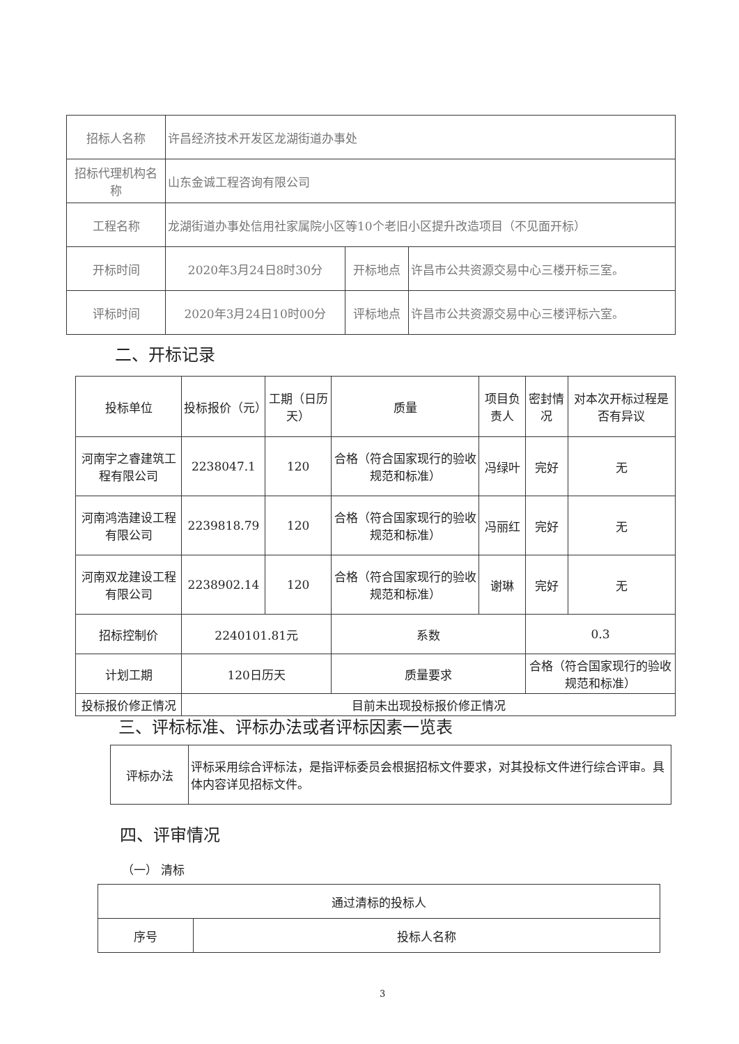| 招标人名称 | 许昌经济技术开发区龙湖街道办事处 | | |
| 招标代理机构名称 | 山东金诚工程咨询有限公司 | | |
| 工程名称 | 龙湖街道办事处信用社家属院小区等10个老旧小区提升改造项目（不见面开标） | | |
| 开标时间 | 2020年3月24日8时30分 | 开标地点 | 许昌市公共资源交易中心三楼开标三室。 |
| 评标时间 | 2020年3月24日10时00分 | 评标地点 | 许昌市公共资源交易中心三楼评标六室。 |
二、开标记录
| 投标单位 | 投标报价（元） | 工期（日历天） | 质量 | 项目负责人 | 密封情况 | 对本次开标过程是否有异议 |
| --- | --- | --- | --- | --- | --- | --- |
| 河南宇之睿建筑工程有限公司 | 2238047.1 | 120 | 合格（符合国家现行的验收规范和标准） | 冯绿叶 | 完好 | 无 |
| 河南鸿浩建设工程有限公司 | 2239818.79 | 120 | 合格（符合国家现行的验收规范和标准） | 冯丽红 | 完好 | 无 |
| 河南双龙建设工程有限公司 | 2238902.14 | 120 | 合格（符合国家现行的验收规范和标准） | 谢琳 | 完好 | 无 |
| 招标控制价 | 2240101.81元 | | 系数 | | 0.3 | |
| 计划工期 | 120日历天 | | 质量要求 | | 合格（符合国家现行的验收规范和标准） | |
| 投标报价修正情况 | 目前未出现投标报价修正情况 | | | | | |
三、评标标准、评标办法或者评标因素一览表
| 评标办法 | 评标采用综合评标法，是指评标委员会根据招标文件要求，对其投标文件进行综合评审。具体内容详见招标文件。 |
四、评审情况
（一） 清标
| 通过清标的投标人 | |
| 序号 | 投标人名称 |
3